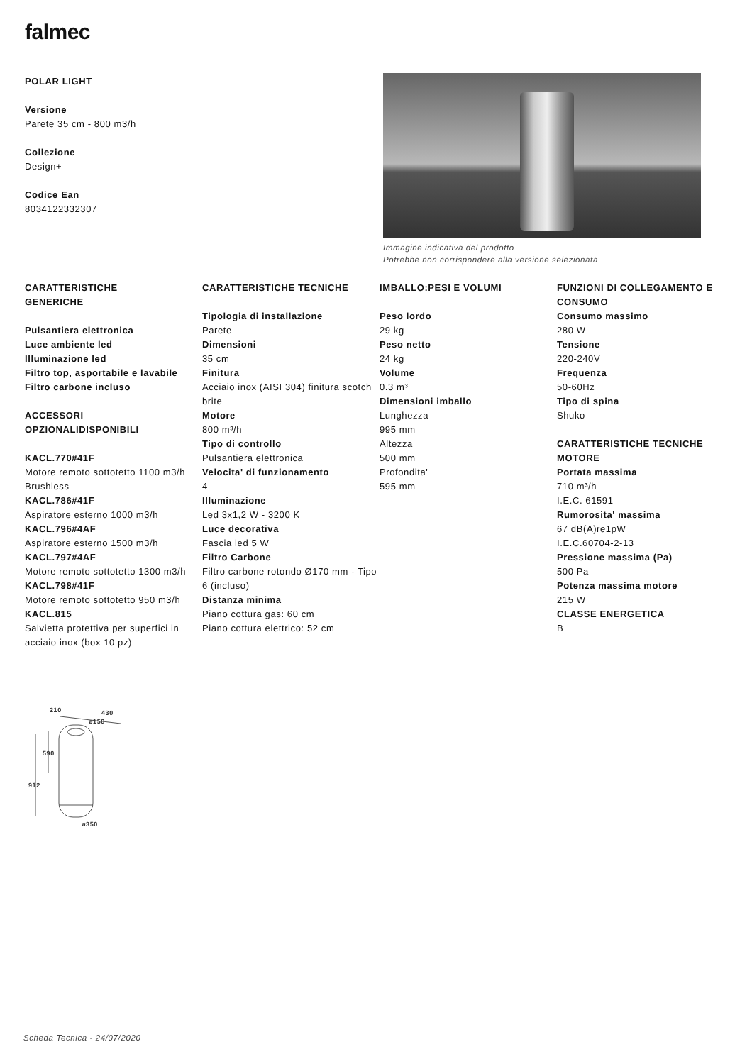falmec
POLAR LIGHT
Versione
Parete 35 cm - 800 m3/h
Collezione
Design+
Codice Ean
8034122332307
Immagine indicativa del prodotto
Potrebbe non corrispondere alla versione selezionata
CARATTERISTICHE
GENERICHE
Pulsantiera elettronica
Luce ambiente led
Illuminazione led
Filtro top, asportabile e lavabile
Filtro carbone incluso
ACCESSORI
OPZIONALIDISPONIBILI
KACL.770#41F
Motore remoto sottotetto 1100 m3/h Brushless
KACL.786#41F
Aspiratore esterno 1000 m3/h
KACL.796#4AF
Aspiratore esterno 1500 m3/h
KACL.797#4AF
Motore remoto sottotetto 1300 m3/h
KACL.798#41F
Motore remoto sottotetto 950 m3/h
KACL.815
Salvietta protettiva per superfici in acciaio inox (box 10 pz)
CARATTERISTICHE TECNICHE
Tipologia di installazione
Parete
Dimensioni
35 cm
Finitura
Acciaio inox (AISI 304) finitura scotch brite
Motore
800 m³/h
Tipo di controllo
Pulsantiera elettronica
Velocita' di funzionamento
4
Illuminazione
Led 3x1,2 W - 3200 K
Luce decorativa
Fascia led 5 W
Filtro Carbone
Filtro carbone rotondo Ø170 mm - Tipo 6 (incluso)
Distanza minima
Piano cottura gas: 60 cm
Piano cottura elettrico: 52 cm
IMBALLO:PESI E VOLUMI
Peso lordo
29 kg
Peso netto
24 kg
Volume
0.3 m³
Dimensioni imballo
Lunghezza
995 mm
Altezza
500 mm
Profondita'
595 mm
FUNZIONI DI COLLEGAMENTO E CONSUMO
Consumo massimo
280 W
Tensione
220-240V
Frequenza
50-60Hz
Tipo di spina
Shuko
CARATTERISTICHE TECNICHE MOTORE
Portata massima
710 m³/h
I.E.C. 61591
Rumorosita' massima
67 dB(A)re1pW
I.E.C.60704-2-13
Pressione massima (Pa)
500 Pa
Potenza massima motore
215 W
CLASSE ENERGETICA
B
210
430
ø150
590
912
ø350
Scheda Tecnica - 24/07/2020